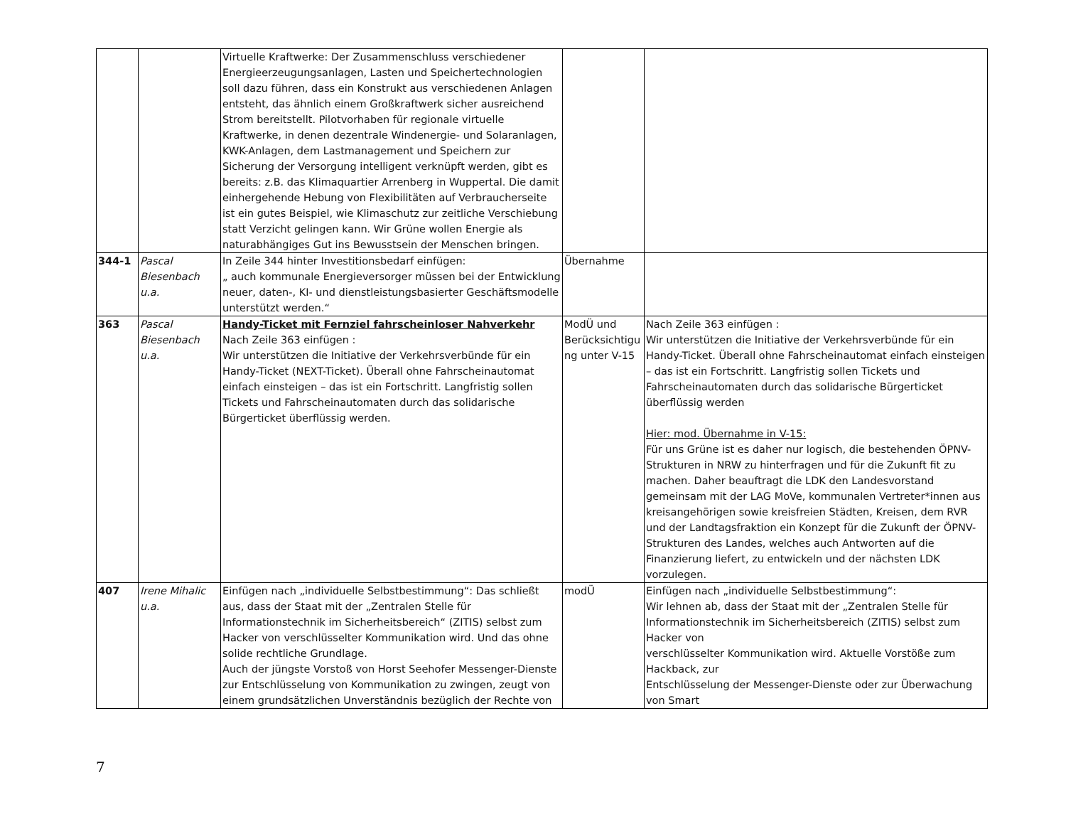| | | Virtuelle Kraftwerke: Der Zusammenschluss verschiedener Energieerzeugungsanlagen, Lasten und Speichertechnologien soll dazu führen, dass ein Konstrukt aus verschiedenen Anlagen entsteht, das ähnlich einem Großkraftwerk sicher ausreichend Strom bereitstellt. Pilotvorhaben für regionale virtuelle Kraftwerke, in denen dezentrale Windenergie- und Solaranlagen, KWK-Anlagen, dem Lastmanagement und Speichern zur Sicherung der Versorgung intelligent verknüpft werden, gibt es bereits: z.B. das Klimaquartier Arrenberg in Wuppertal. Die damit einhergehende Hebung von Flexibilitäten auf Verbraucherseite ist ein gutes Beispiel, wie Klimaschutz zur zeitliche Verschiebung statt Verzicht gelingen kann. Wir Grüne wollen Energie als naturabhängiges Gut ins Bewusstsein der Menschen bringen. | | |
| 344-1 | Pascal Biesenbach u.a. | In Zeile 344 hinter Investitionsbedarf einfügen: „ auch kommunale Energieversorger müssen bei der Entwicklung neuer, daten-, KI- und dienstleistungsbasierter Geschäftsmodelle unterstützt werden.“ | Übernahme | |
| 363 | Pascal Biesenbach u.a. | Handy-Ticket mit Fernziel fahrscheinloser Nahverkehr Nach Zeile 363 einfügen : Wir unterstützen die Initiative der Verkehrsverbünde für ein Handy-Ticket (NEXT-Ticket). Überall ohne Fahrscheinautomat einfach einsteigen – das ist ein Fortschritt. Langfristig sollen Tickets und Fahrscheinautomaten durch das solidarische Bürgerticket überflüssig werden. | ModÜ und Berücksichtigu ng unter V-15 | Nach Zeile 363 einfügen : Wir unterstützen die Initiative der Verkehrsverbünde für ein Handy-Ticket. Überall ohne Fahrscheinautomat einfach einsteigen – das ist ein Fortschritt. Langfristig sollen Tickets und Fahrscheinautomaten durch das solidarische Bürgerticket überflüssig werden Hier: mod. Übernahme in V-15: Für uns Grüne ist es daher nur logisch, die bestehenden ÖPNV-Strukturen in NRW zu hinterfragen und für die Zukunft fit zu machen. Daher beauftragt die LDK den Landesvorstand gemeinsam mit der LAG MoVe, kommunalen Vertreter*innen aus kreisangehörigen sowie kreisfreien Städten, Kreisen, dem RVR und der Landtagsfraktion ein Konzept für die Zukunft der ÖPNV-Strukturen des Landes, welches auch Antworten auf die Finanzierung liefert, zu entwickeln und der nächsten LDK vorzulegen. |
| 407 | Irene Mihalic u.a. | Einfügen nach „individuelle Selbstbestimmung“: Das schließt aus, dass der Staat mit der „Zentralen Stelle für Informationstechnik im Sicherheitsbereich“ (ZITIS) selbst zum Hacker von verschlüsselter Kommunikation wird. Und das ohne solide rechtliche Grundlage. Auch der jüngste Vorstoß von Horst Seehofer Messenger-Dienste zur Entschlüsselung von Kommunikation zu zwingen, zeugt von einem grundsätzlichen Unverständnis bezüglich der Rechte von | modÜ | Einfügen nach „individuelle Selbstbestimmung“: Wir lehnen ab, dass der Staat mit der „Zentralen Stelle für Informationstechnik im Sicherheitsbereich (ZITIS) selbst zum Hacker von verschlüsselter Kommunikation wird. Aktuelle Vorstöße zum Hackback, zur Entschlüsselung der Messenger-Dienste oder zur Überwachung von Smart |
7